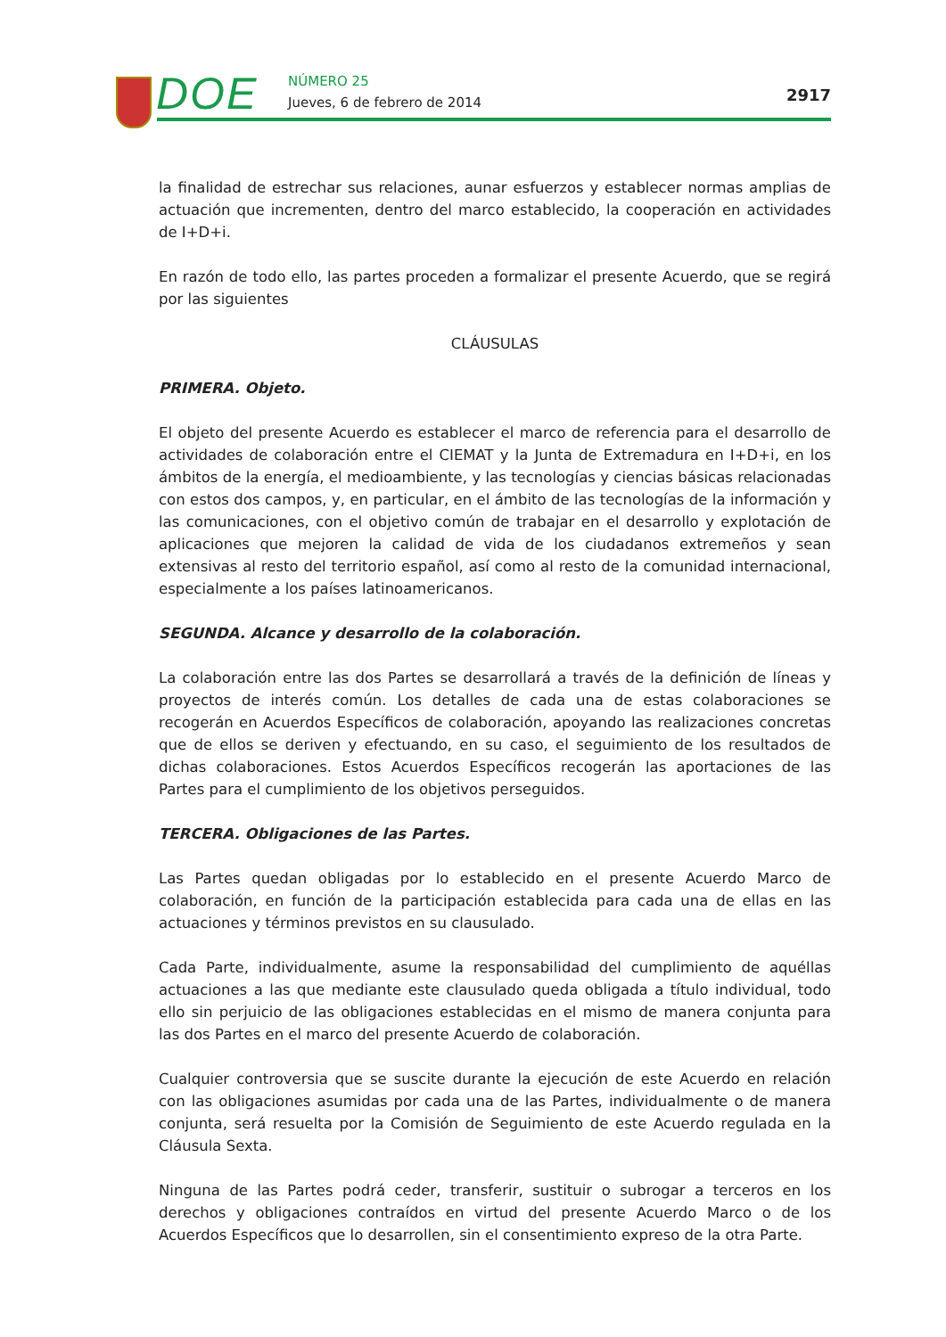DOE NÚMERO 25
Jueves, 6 de febrero de 2014 2917
la finalidad de estrechar sus relaciones, aunar esfuerzos y establecer normas amplias de actuación que incrementen, dentro del marco establecido, la cooperación en actividades de I+D+i.
En razón de todo ello, las partes proceden a formalizar el presente Acuerdo, que se regirá por las siguientes
CLÁUSULAS
PRIMERA. Objeto.
El objeto del presente Acuerdo es establecer el marco de referencia para el desarrollo de actividades de colaboración entre el CIEMAT y la Junta de Extremadura en I+D+i, en los ámbitos de la energía, el medioambiente, y las tecnologías y ciencias básicas relacionadas con estos dos campos, y, en particular, en el ámbito de las tecnologías de la información y las comunicaciones, con el objetivo común de trabajar en el desarrollo y explotación de aplicaciones que mejoren la calidad de vida de los ciudadanos extremeños y sean extensivas al resto del territorio español, así como al resto de la comunidad internacional, especialmente a los países latinoamericanos.
SEGUNDA. Alcance y desarrollo de la colaboración.
La colaboración entre las dos Partes se desarrollará a través de la definición de líneas y proyectos de interés común. Los detalles de cada una de estas colaboraciones se recogerán en Acuerdos Específicos de colaboración, apoyando las realizaciones concretas que de ellos se deriven y efectuando, en su caso, el seguimiento de los resultados de dichas colaboraciones. Estos Acuerdos Específicos recogerán las aportaciones de las Partes para el cumplimiento de los objetivos perseguidos.
TERCERA. Obligaciones de las Partes.
Las Partes quedan obligadas por lo establecido en el presente Acuerdo Marco de colaboración, en función de la participación establecida para cada una de ellas en las actuaciones y términos previstos en su clausulado.
Cada Parte, individualmente, asume la responsabilidad del cumplimiento de aquéllas actuaciones a las que mediante este clausulado queda obligada a título individual, todo ello sin perjuicio de las obligaciones establecidas en el mismo de manera conjunta para las dos Partes en el marco del presente Acuerdo de colaboración.
Cualquier controversia que se suscite durante la ejecución de este Acuerdo en relación con las obligaciones asumidas por cada una de las Partes, individualmente o de manera conjunta, será resuelta por la Comisión de Seguimiento de este Acuerdo regulada en la Cláusula Sexta.
Ninguna de las Partes podrá ceder, transferir, sustituir o subrogar a terceros en los derechos y obligaciones contraídos en virtud del presente Acuerdo Marco o de los Acuerdos Específicos que lo desarrollen, sin el consentimiento expreso de la otra Parte.